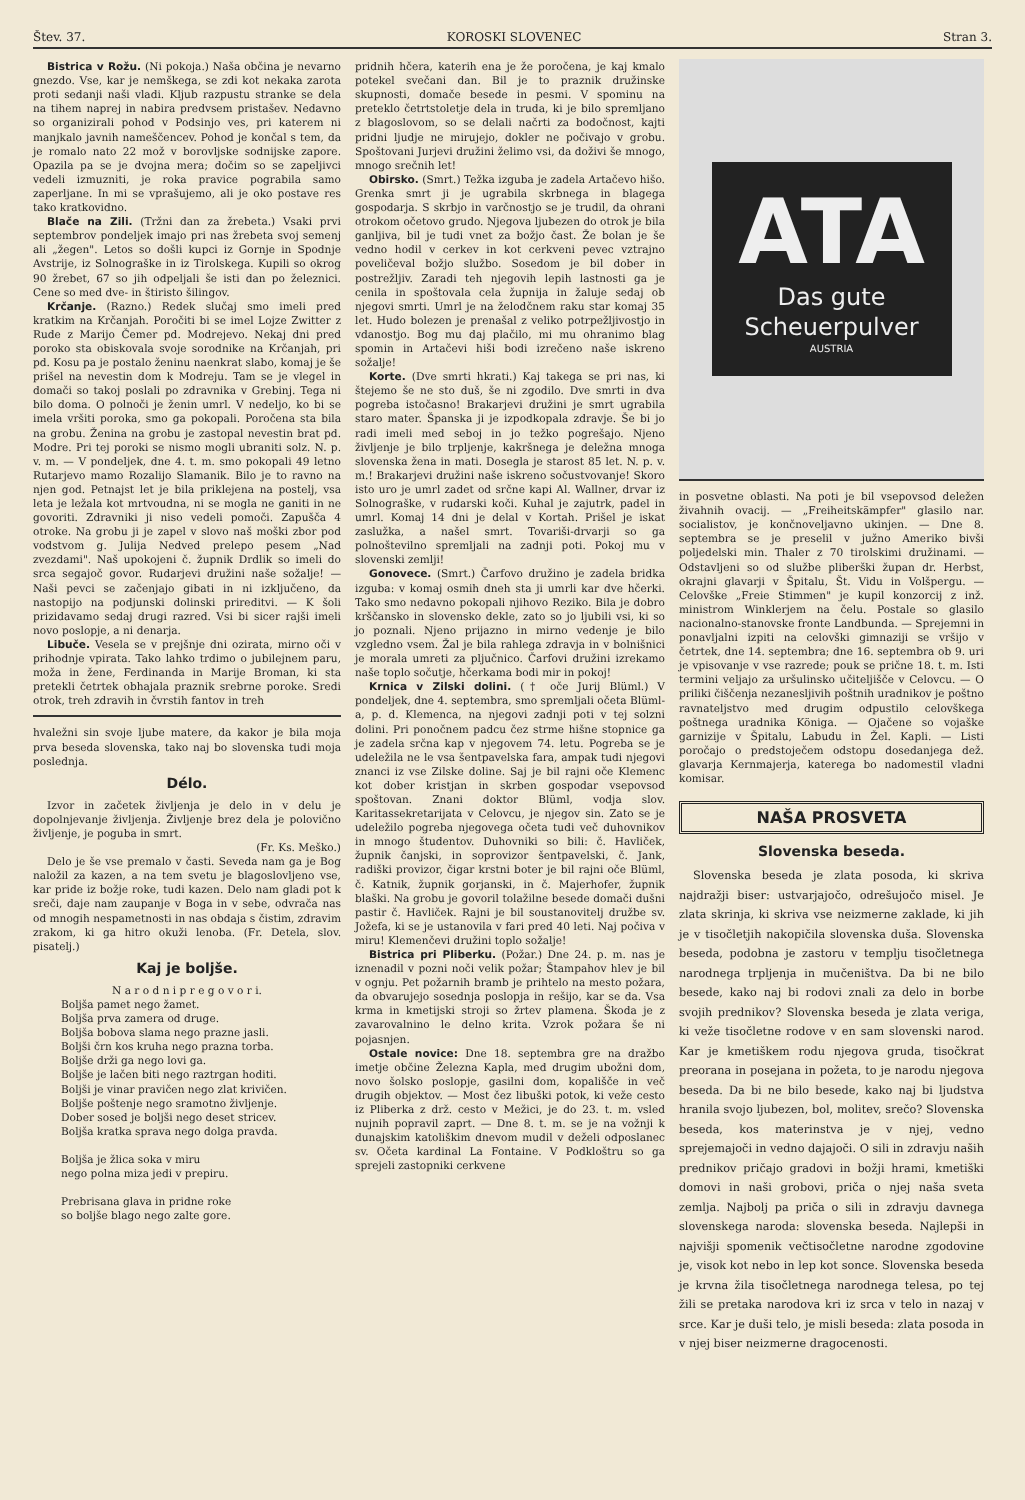Štev. 37. KOROSKI SLOVENEC Stran 3.
Bistrica v Rožu. (Ni pokoja.) Naša občina je nevarno gnezdo. Vse, kar je nemškega, se zdi kot nekaka zarota proti sedanji naši vladi. Kljub razpustu stranke se dela na tihem naprej in nabira predvsem pristašev. Nedavno so organizirali pohod v Podsinjo ves, pri katerem ni manjkalo javnih nameščencev. Pohod je končal s tem, da je romalo nato 22 mož v borovljske sodnijske zapore. Opazila pa se je dvojna mera; dočim so se zapeljivci vedeli izmuzniti, je roka pravice pograbila samo zaperljane. In mi se vprašujemo, ali je oko postave res tako kratkovidno.
Blače na Zili. (Tržni dan za žrebeta.) Vsaki prvi septembrov pondeljek imajo pri nas žrebeta svoj semenj ali „žegen". Letos so došli kupci iz Gornje in Spodnje Avstrije, iz Solnograške in iz Tirolskega. Kupili so okrog 90 žrebet, 67 so jih odpeljali še isti dan po železnici. Cene so med dve- in štiristo šilingov.
Krčanje. (Razno.) Redek slučaj smo imeli pred kratkim na Krčanjah. Poročiti bi se imel Lojze Zwitter z Rude z Marijo Čemer pd. Modrejevo. Nekaj dni pred poroko sta obiskovala svoje sorodnike na Krčanjah, pri pd. Kosu pa je postalo ženinu naenkrat slabo, komaj je še prišel na nevestin dom k Modreju. Tam se je vlegel in domači so takoj poslali po zdravnika v Grebinj. Tega ni bilo doma. O polnoči je ženin umrl. V nedeljo, ko bi se imela vršiti poroka, smo ga pokopali. Poročena sta bila na grobu. Ženina na grobu je zastopal nevestin brat pd. Modre. Pri tej poroki se nismo mogli ubraniti solz. N. p. v. m. — V pondeljek, dne 4. t. m. smo pokopali 49 letno Rutarjevo mamo Rozalijo Slamanik. Bilo je to ravno na njen god. Petnajst let je bila priklejena na postelj, vsa leta je ležala kot mrtvoudna, ni se mogla ne ganiti in ne govoriti. Zdravniki ji niso vedeli pomoči. Zapušča 4 otroke. Na grobu ji je zapel v slovo naš moški zbor pod vodstvom g. Julija Nedved prelepo pesem „Nad zvezdami". Naš upokojeni č. župnik Drdlik so imeli do srca segajoč govor. Rudarjevi družini naše sožalje! — Naši pevci se začenjajo gibati in ni izključeno, da nastopijo na podjunski dolinski prireditvi. — K šoli prizidavamo sedaj drugi razred. Vsi bi sicer rajši imeli novo poslopje, a ni denarja.
Libuče. Vesela se v prejšnje dni ozirata, mirno oči v prihodnje vpirata. Tako lahko trdimo o jubilejnem paru, moža in žene, Ferdinanda in Marije Broman, ki sta pretekli četrtek obhajala praznik srebrne poroke. Sredi otrok, treh zdravih in čvrstih fantov in treh
hvaležni sin svoje ljube matere, da kakor je bila moja prva beseda slovenska, tako naj bo slovenska tudi moja poslednja.
Délo.
Izvor in začetek življenja je delo in v delu je dopolnjevanje življenja. Življenje brez dela je polovično življenje, je poguba in smrt.
(Fr. Ks. Meško.)
Delo je še vse premalo v časti. Seveda nam ga je Bog naložil za kazen, a na tem svetu je blagoslovljeno vse, kar pride iz božje roke, tudi kazen. Delo nam gladi pot k sreči, daje nam zaupanje v Boga in v sebe, odvrača nas od mnogih nespametnosti in nas obdaja s čistim, zdravim zrakom, ki ga hitro okuži lenoba. (Fr. Detela, slov. pisatelj.)
Kaj je boljše.
N a r o d n i p r e g o v o r i.
Boljša pamet nego žamet.
Boljša prva zamera od druge.
Boljša bobova slama nego prazne jasli.
Boljši črn kos kruha nego prazna torba.
Boljše drži ga nego lovi ga.
Boljše je lačen biti nego raztrgan hoditi.
Boljši je vinar pravičen nego zlat krivičen.
Boljše poštenje nego sramotno življenje.
Dober sosed je boljši nego deset stricev.
Boljša kratka sprava nego dolga pravda.
Boljša je žlica soka v miru
nego polna miza jedi v prepiru.
Prebrisana glava in pridne roke
so boljše blago nego zalte gore.
pridnih hčera, katerih ena je že poročena, je kaj kmalo potekel svečani dan. Bil je to praznik družinske skupnosti, domače besede in pesmi. V spominu na preteklo četrtstoletje dela in truda, ki je bilo spremljano z blagoslovom, so se delali načrti za bodočnost, kajti pridni ljudje ne mirujejo, dokler ne počivajo v grobu. Spoštovani Jurjevi družini želimo vsi, da doživi še mnogo, mnogo srečnih let!
Obirsko. (Smrt.) Težka izguba je zadela Artačevo hišo. Grenka smrt ji je ugrabila skrbnega in blagega gospodarja. S skrbjo in varčnostjo se je trudil, da ohrani otrokom očetovo grudo. Njegova ljubezen do otrok je bila ganljiva, bil je tudi vnet za božjo čast. Že bolan je še vedno hodil v cerkev in kot cerkveni pevec vztrajno poveličeval božjo službo. Sosedom je bil dober in postrežljiv. Zaradi teh njegovih lepih lastnosti ga je cenila in spoštovala cela župnija in žaluje sedaj ob njegovi smrti. Umrl je na želodčnem raku star komaj 35 let. Hudo bolezen je prenašal z veliko potrpežljivostjo in vdanostjo. Bog mu daj plačilo, mi mu ohranimo blag spomin in Artačevi hiši bodi izrečeno naše iskreno sožalje!
Korte. (Dve smrti hkrati.) Kaj takega se pri nas, ki štejemo še ne sto duš, še ni zgodilo. Dve smrti in dva pogreba istočasno! Brakarjevi družini je smrt ugrabila staro mater. Španska ji je izpodkopala zdravje. Še bi jo radi imeli med seboj in jo težko pogrešajo. Njeno življenje je bilo trpljenje, kakršnega je deležna mnoga slovenska žena in mati. Dosegla je starost 85 let. N. p. v. m.! Brakarjevi družini naše iskreno sočustvovanje! Skoro isto uro je umrl zadet od srčne kapi Al. Wallner, drvar iz Solnograške, v rudarski koči. Kuhal je zajutrk, padel in umrl. Komaj 14 dni je delal v Kortah. Prišel je iskat zaslužka, a našel smrt. Tovariši-drvarji so ga polnoštevilno spremljali na zadnji poti. Pokoj mu v slovenski zemlji!
Gonovece. (Smrt.) Čarfovo družino je zadela bridka izguba: v komaj osmih dneh sta ji umrli kar dve hčerki. Tako smo nedavno pokopali njihovo Reziko. Bila je dobro krščansko in slovensko dekle, zato so jo ljubili vsi, ki so jo poznali. Njeno prijazno in mirno vedenje je bilo vzgledno vsem. Žal je bila rahlega zdravja in v bolnišnici je morala umreti za pljučnico. Čarfovi družini izrekamo naše toplo sočutje, hčerkama bodi mir in pokoj!
Krnica v Zilski dolini. († oče Jurij Blüml.) V pondeljek, dne 4. septembra, smo spremljali očeta Blüml-a, p. d. Klemenca, na njegovi zadnji poti v tej solzni dolini. Pri ponočnem padcu čez strme hišne stopnice ga je zadela srčna kap v njegovem 74. letu. Pogreba se je udeležila ne le vsa šentpavelska fara, ampak tudi njegovi znanci iz vse Zilske doline. Saj je bil rajni oče Klemenc kot dober kristjan in skrben gospodar vsepovsod spoštovan. Znani doktor Blüml, vodja slov. Karitassekretarijata v Celovcu, je njegov sin. Zato se je udeležilo pogreba njegovega očeta tudi več duhovnikov in mnogo študentov. Duhovniki so bili: č. Havliček, župnik čanjski, in soprovizor šentpavelski, č. Jank, radiški provizor, čigar krstni boter je bil rajni oče Blüml, č. Katnik, župnik gorjanski, in č. Majerhofer, župnik blaški. Na grobu je govoril tolažilne besede domači dušni pastir č. Havliček. Rajni je bil soustanovitelj družbe sv. Jožefa, ki se je ustanovila v fari pred 40 leti. Naj počiva v miru! Klemenčevi družini toplo sožalje!
Bistrica pri Pliberku. (Požar.) Dne 24. p. m. nas je iznenadil v pozni noči velik požar; Štampahov hlev je bil v ognju. Pet požarnih bramb je prihtelo na mesto požara, da obvarujejo sosednja poslopja in rešijo, kar se da. Vsa krma in kmetijski stroji so žrtev plamena. Škoda je z zavarovalnino le delno krita. Vzrok požara še ni pojasnjen.
Ostale novice: Dne 18. septembra gre na dražbo imetje občine Železna Kapla, med drugim ubožni dom, novo šolsko poslopje, gasilni dom, kopališče in več drugih objektov. — Most čez libuški potok, ki veže cesto iz Pliberka z drž. cesto v Mežici, je do 23. t. m. vsled nujnih popravil zaprt. — Dne 8. t. m. se je na vožnji k dunajskim katoliškim dnevom mudil v deželi odposlanec sv. Očeta kardinal La Fontaine. V Podkloštru so ga sprejeli zastopniki cerkvene
ATA
Das gute
Scheuerpulver
AUSTRIA
in posvetne oblasti. Na poti je bil vsepovsod deležen živahnih ovacij. — „Freiheitskämpfer" glasilo nar. socialistov, je končnoveljavno ukinjen. — Dne 8. septembra se je preselil v južno Ameriko bivši poljedelski min. Thaler z 70 tirolskimi družinami. — Odstavljeni so od službe pliberški župan dr. Herbst, okrajni glavarji v Špitalu, Št. Vidu in Volšpergu. — Celovške „Freie Stimmen" je kupil konzorcij z inž. ministrom Winklerjem na čelu. Postale so glasilo nacionalno-stanovske fronte Landbunda. — Sprejemni in ponavljalni izpiti na celovški gimnaziji se vršijo v četrtek, dne 14. septembra; dne 16. septembra ob 9. uri je vpisovanje v vse razrede; pouk se prične 18. t. m. Isti termini veljajo za uršulinsko učiteljišče v Celovcu. — O priliki čiščenja nezanesljivih poštnih uradnikov je poštno ravnateljstvo med drugim odpustilo celovškega poštnega uradnika Königa. — Ojačene so vojaške garnizije v Špitalu, Labudu in Žel. Kapli. — Listi poročajo o predstoječem odstopu dosedanjega dež. glavarja Kernmajerja, katerega bo nadomestil vladni komisar.
NAŠA PROSVETA
Slovenska beseda.
Slovenska beseda je zlata posoda, ki skriva najdražji biser: ustvarjajočo, odrešujočo misel. Je zlata skrinja, ki skriva vse neizmerne zaklade, ki jih je v tisočletjih nakopičila slovenska duša. Slovenska beseda, podobna je zastoru v templju tisočletnega narodnega trpljenja in mučeništva. Da bi ne bilo besede, kako naj bi rodovi znali za delo in borbe svojih prednikov? Slovenska beseda je zlata veriga, ki veže tisočletne rodove v en sam slovenski narod. Kar je kmetiškem rodu njegova gruda, tisočkrat preorana in posejana in požeta, to je narodu njegova beseda. Da bi ne bilo besede, kako naj bi ljudstva hranila svojo ljubezen, bol, molitev, srečo? Slovenska beseda, kos materinstva je v njej, vedno sprejemajoči in vedno dajajoči. O sili in zdravju naših prednikov pričajo gradovi in božji hrami, kmetiški domovi in naši grobovi, priča o njej naša sveta zemlja. Najbolj pa priča o sili in zdravju davnega slovenskega naroda: slovenska beseda. Najlepši in najvišji spomenik večtisočletne narodne zgodovine je, visok kot nebo in lep kot sonce. Slovenska beseda je krvna žila tisočletnega narodnega telesa, po tej žili se pretaka narodova kri iz srca v telo in nazaj v srce. Kar je duši telo, je misli beseda: zlata posoda in v njej biser neizmerne dragocenosti.